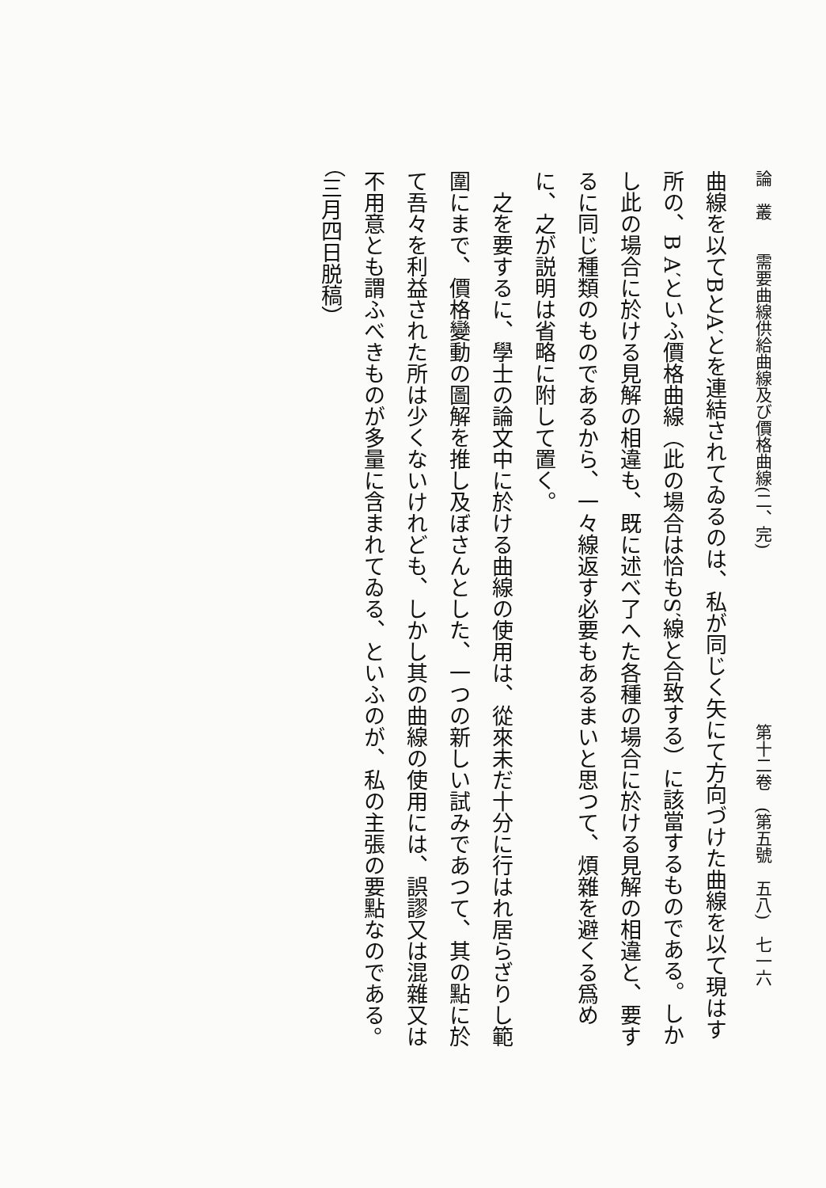論　叢　　需要曲線供給曲線及び價格曲線(二、完) 第十二卷　(第五號　五八)　七一六
曲線を以てBとA′とを連結されてゐるのは、私が同じく矢にて方向づけた曲線を以て現はす所の、B A′といふ價格曲線（此の場合は恰もS′線と合致する）に該當するものである。しかし此の場合に於ける見解の相違も、既に述べ了へた各種の場合に於ける見解の相違と、要するに同じ種類のものであるから、一々線返す必要もあるまいと思つて、煩雜を避くる爲めに、之が説明は省略に附して置く。
　之を要するに、學士の論文中に於ける曲線の使用は、從來未だ十分に行はれ居らざりし範圍にまで、價格變動の圖解を推し及ぼさんとした、一つの新しい試みであつて、其の點に於て吾々を利益された所は少くないけれども、しかし其の曲線の使用には、誤謬又は混雜又は不用意とも謂ふべきものが多量に含まれてゐる、といふのが、私の主張の要點なのである。（三月四日脱稿）